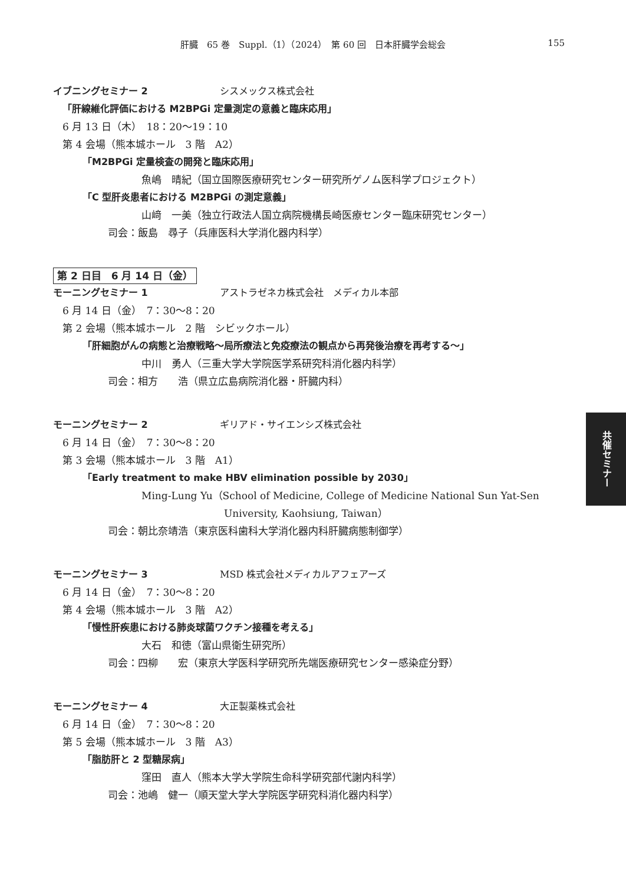肝臓　65 巻　Suppl.（1）（2024）　第 60 回　日本肝臓学会総会
155
イブニングセミナー 2 シスメックス株式会社
「肝線維化評価における M2BPGi 定量測定の意義と臨床応用」
6 月 13 日（木）　18：20〜19：10
第 4 会場（熊本城ホール　3 階　A2）
「M2BPGi 定量検査の開発と臨床応用」
魚嶋　晴紀（国立国際医療研究センター研究所ゲノム医科学プロジェクト）
「C 型肝炎患者における M2BPGi の測定意義」
山﨑　一美（独立行政法人国立病院機構長崎医療センター臨床研究センター）
司会：飯島　尋子（兵庫医科大学消化器内科学）
第 2 日目　6 月 14 日（金）
モーニングセミナー 1 アストラゼネカ株式会社　メディカル本部
6 月 14 日（金）　7：30〜8：20
第 2 会場（熊本城ホール　2 階　シビックホール）
「肝細胞がんの病態と治療戦略〜局所療法と免疫療法の観点から再発後治療を再考する〜」
中川　勇人（三重大学大学院医学系研究科消化器内科学）
司会：相方　　浩（県立広島病院消化器・肝臓内科）
モーニングセミナー 2 ギリアド・サイエンシズ株式会社
6 月 14 日（金）　7：30〜8：20
第 3 会場（熊本城ホール　3 階　A1）
「Early treatment to make HBV elimination possible by 2030」
Ming-Lung Yu（School of Medicine, College of Medicine National Sun Yat-Sen
University, Kaohsiung, Taiwan）
司会：朝比奈靖浩（東京医科歯科大学消化器内科肝臓病態制御学）
モーニングセミナー 3 MSD 株式会社メディカルアフェアーズ
6 月 14 日（金）　7：30〜8：20
第 4 会場（熊本城ホール　3 階　A2）
「慢性肝疾患における肺炎球菌ワクチン接種を考える」
大石　和徳（富山県衛生研究所）
司会：四柳　　宏（東京大学医科学研究所先端医療研究センター感染症分野）
モーニングセミナー 4 大正製薬株式会社
6 月 14 日（金）　7：30〜8：20
第 5 会場（熊本城ホール　3 階　A3）
「脂肪肝と 2 型糖尿病」
窪田　直人（熊本大学大学院生命科学研究部代謝内科学）
司会：池嶋　健一（順天堂大学大学院医学研究科消化器内科学）
共催セミナー